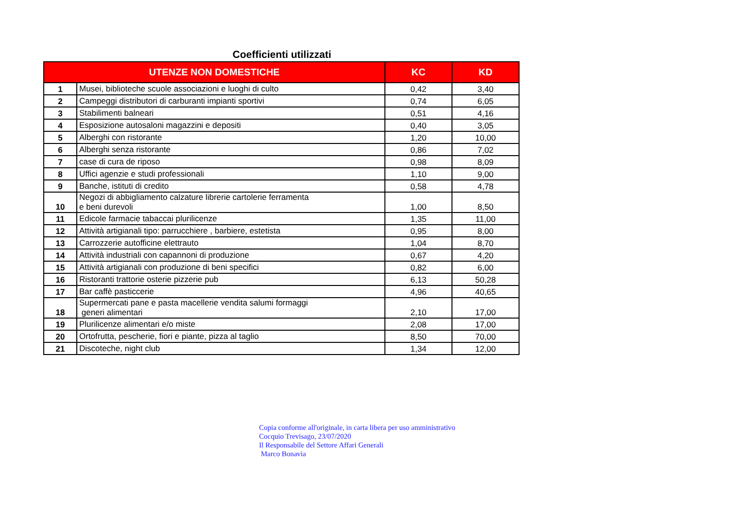Coefficienti utilizzati
| UTENZE NON DOMESTICHE | | KC | KD |
| --- | --- | --- | --- |
| 1 | Musei, biblioteche scuole associazioni e luoghi di culto | 0,42 | 3,40 |
| 2 | Campeggi distributori di carburanti impianti sportivi | 0,74 | 6,05 |
| 3 | Stabilimenti balneari | 0,51 | 4,16 |
| 4 | Esposizione autosaloni magazzini e depositi | 0,40 | 3,05 |
| 5 | Alberghi con ristorante | 1,20 | 10,00 |
| 6 | Alberghi senza ristorante | 0,86 | 7,02 |
| 7 | case di cura de riposo | 0,98 | 8,09 |
| 8 | Uffici agenzie e studi professionali | 1,10 | 9,00 |
| 9 | Banche, istituti di credito | 0,58 | 4,78 |
| 10 | Negozi di abbigliamento calzature librerie cartolerie ferramenta e beni durevoli | 1,00 | 8,50 |
| 11 | Edicole farmacie tabaccai plurilicenze | 1,35 | 11,00 |
| 12 | Attività artigianali tipo: parrucchiere , barbiere, estetista | 0,95 | 8,00 |
| 13 | Carrozzerie autofficine elettrauto | 1,04 | 8,70 |
| 14 | Attività industriali con capannoni di produzione | 0,67 | 4,20 |
| 15 | Attività artigianali con produzione di beni specifici | 0,82 | 6,00 |
| 16 | Ristoranti trattorie osterie pizzerie pub | 6,13 | 50,28 |
| 17 | Bar caffè pasticcerie | 4,96 | 40,65 |
| 18 | Supermercati pane e pasta macellerie vendita salumi formaggi generi alimentari | 2,10 | 17,00 |
| 19 | Plurilicenze alimentari e/o miste | 2,08 | 17,00 |
| 20 | Ortofrutta, pescherie, fiori e piante, pizza al taglio | 8,50 | 70,00 |
| 21 | Discoteche, night club | 1,34 | 12,00 |
Copia conforme all'originale, in carta libera per uso amministrativo
Cocquio Trevisago, 23/07/2020
Il Responsabile del Settore Affari Generali
Marco Bonavia